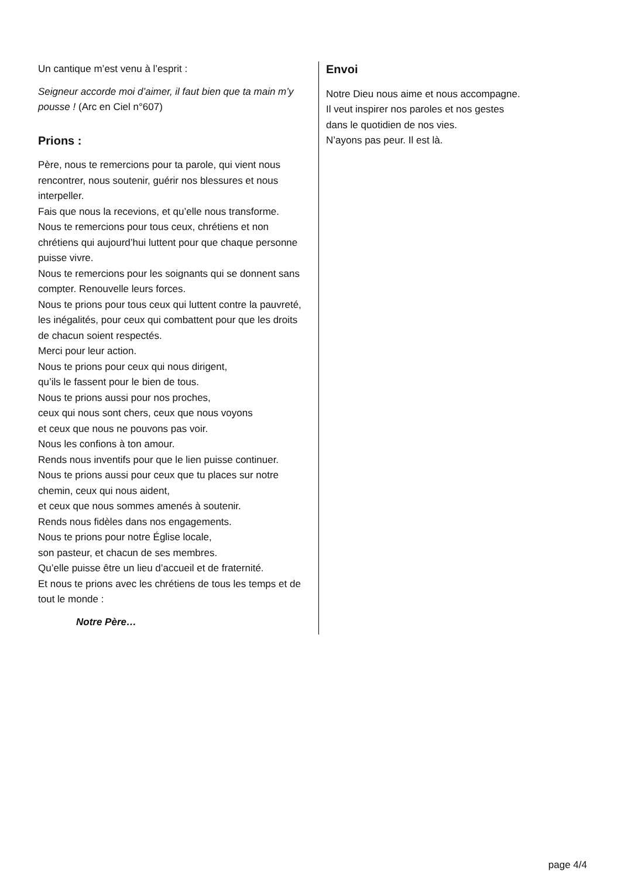Un cantique m’est venu à l’esprit :
Seigneur accorde moi d’aimer, il faut bien que ta main m’y pousse ! (Arc en Ciel n°607)
Prions :
Père, nous te remercions pour ta parole, qui vient nous rencontrer, nous soutenir, guérir nos blessures et nous interpeller.
Fais que nous la recevions, et qu’elle nous transforme.
Nous te remercions pour tous ceux, chrétiens et non chrétiens qui aujourd’hui luttent pour que chaque personne puisse vivre.
Nous te remercions pour les soignants qui se donnent sans compter. Renouvelle leurs forces.
Nous te prions pour tous ceux qui luttent contre la pauvreté, les inégalités, pour ceux qui combattent pour que les droits de chacun soient respectés.
Merci pour leur action.
Nous te prions pour ceux qui nous dirigent,
qu’ils le fassent pour le bien de tous.
Nous te prions aussi pour nos proches,
ceux qui nous sont chers, ceux que nous voyons
et ceux que nous ne pouvons pas voir.
Nous les confions à ton amour.
Rends nous inventifs pour que le lien puisse continuer.
Nous te prions aussi pour ceux que tu places sur notre chemin, ceux qui nous aident,
et ceux que nous sommes amenés à soutenir.
Rends nous fidèles dans nos engagements.
Nous te prions pour notre Église locale,
son pasteur, et chacun de ses membres.
Qu’elle puisse être un lieu d’accueil et de fraternité.
Et nous te prions avec les chrétiens de tous les temps et de tout le monde :
Notre Père…
Envoi
Notre Dieu nous aime et nous accompagne.
Il veut inspirer nos paroles et nos gestes
dans le quotidien de nos vies.
N’ayons pas peur. Il est là.
page 4/4